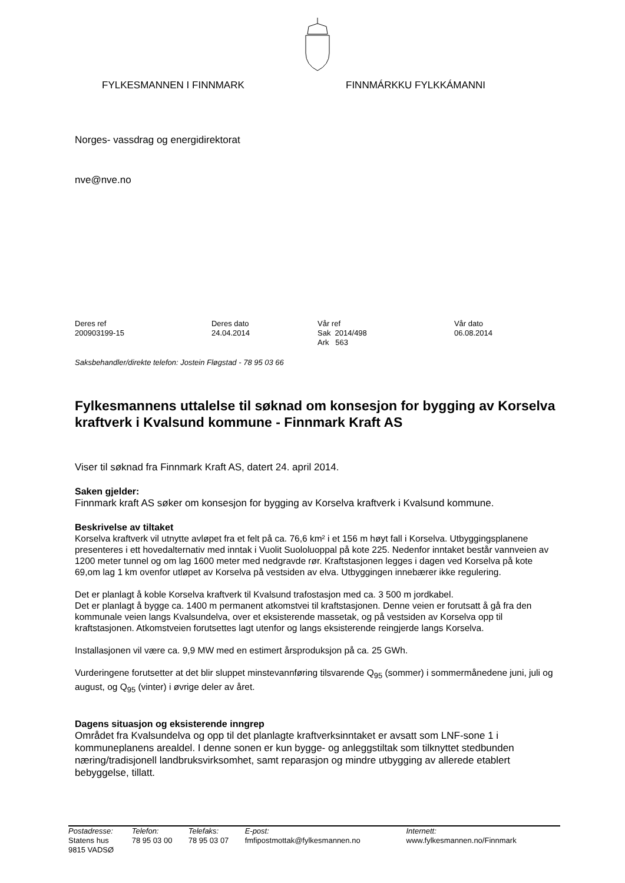FYLKESMANNEN I FINNMARK FINNMÁRKKU FYLKKÁMANNI
Norges- vassdrag og energidirektorat
nve@nve.no
| Deres ref 200903199-15 | Deres dato 24.04.2014 | Vår ref Sak 2014/498 Ark 563 | Vår dato 06.08.2014 |
Saksbehandler/direkte telefon: Jostein Fløgstad - 78 95 03 66
Fylkesmannens uttalelse til søknad om konsesjon for bygging av Korselva kraftverk i Kvalsund kommune - Finnmark Kraft AS
Viser til søknad fra Finnmark Kraft AS, datert 24. april 2014.
Saken gjelder:
Finnmark kraft AS søker om konsesjon for bygging av Korselva kraftverk i Kvalsund kommune.
Beskrivelse av tiltaket
Korselva kraftverk vil utnytte avløpet fra et felt på ca. 76,6 km² i et 156 m høyt fall i Korselva. Utbyggingsplanene presenteres i ett hovedalternativ med inntak i Vuolit Suololuoppal på kote 225. Nedenfor inntaket består vannveien av 1200 meter tunnel og om lag 1600 meter med nedgravde rør. Kraftstasjonen legges i dagen ved Korselva på kote 69,om lag 1 km ovenfor utløpet av Korselva på vestsiden av elva. Utbyggingen innebærer ikke regulering.
Det er planlagt å koble Korselva kraftverk til Kvalsund trafostasjon med ca. 3 500 m jordkabel.
Det er planlagt å bygge ca. 1400 m permanent atkomstvei til kraftstasjonen. Denne veien er forutsatt å gå fra den kommunale veien langs Kvalsundelva, over et eksisterende massetak, og på vestsiden av Korselva opp til kraftstasjonen. Atkomstveien forutsettes lagt utenfor og langs eksisterende reingjerde langs Korselva.
Installasjonen vil være ca. 9,9 MW med en estimert årsproduksjon på ca. 25 GWh.
Vurderingene forutsetter at det blir sluppet minstevannføring tilsvarende Q<sub>95</sub> (sommer) i sommermånedene juni, juli og august, og Q<sub>95</sub> (vinter) i øvrige deler av året.
Dagens situasjon og eksisterende inngrep
Området fra Kvalsundelva og opp til det planlagte kraftverksinntaket er avsatt som LNF-sone 1 i kommuneplanens arealdel. I denne sonen er kun bygge- og anleggstiltak som tilknyttet stedbunden næring/tradisjonell landbruksvirksomhet, samt reparasjon og mindre utbygging av allerede etablert bebyggelse, tillatt.
| Postadresse: Statens hus 9815 VADSØ | Telefon: 78 95 03 00 | Telefaks: 78 95 03 07 | E-post: fmfipostmottak@fylkesmannen.no | Internett: www.fylkesmannen.no/Finnmark |